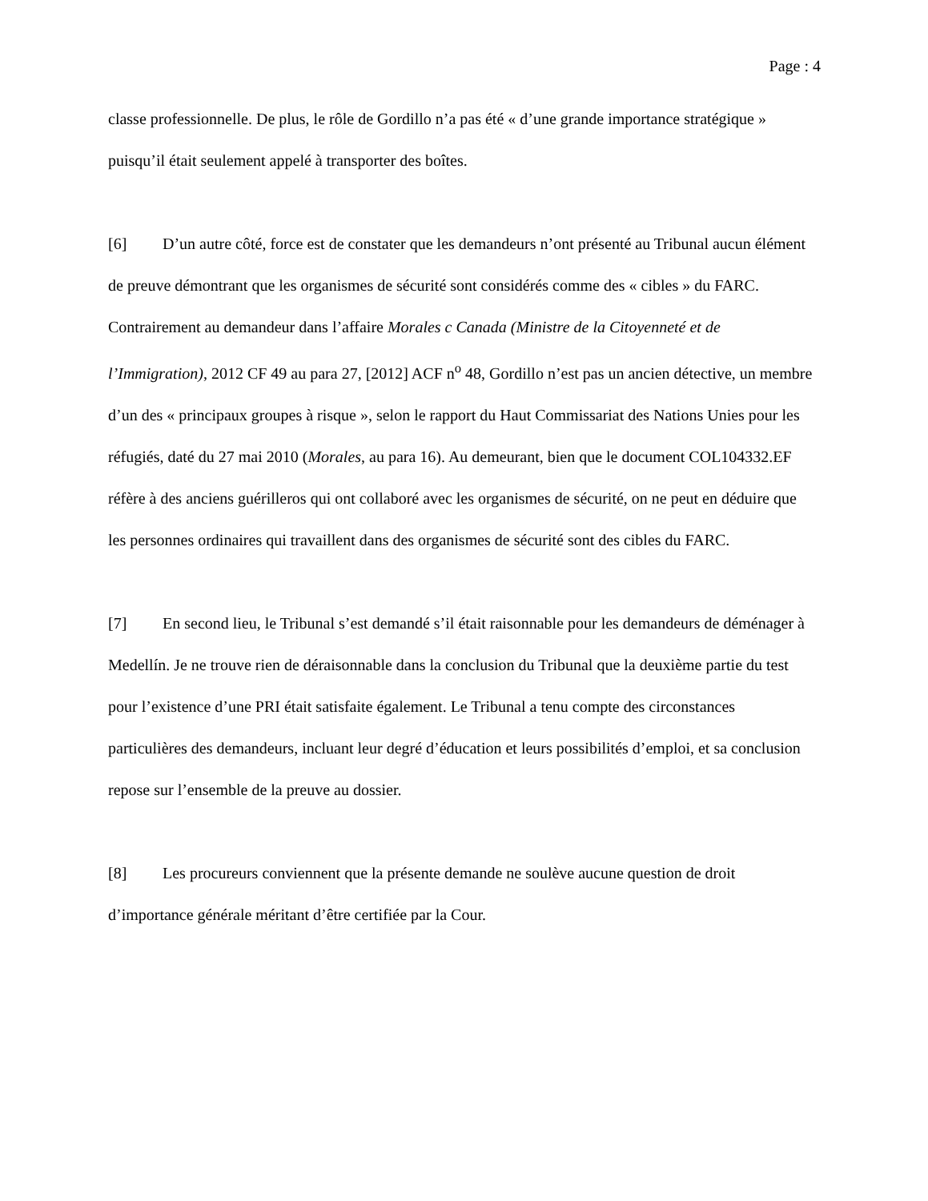Page : 4
classe professionnelle. De plus, le rôle de Gordillo n’a pas été « d’une grande importance stratégique » puisqu’il était seulement appelé à transporter des boîtes.
[6] D’un autre côté, force est de constater que les demandeurs n’ont présenté au Tribunal aucun élément de preuve démontrant que les organismes de sécurité sont considérés comme des « cibles » du FARC. Contrairement au demandeur dans l’affaire Morales c Canada (Ministre de la Citoyenneté et de l’Immigration), 2012 CF 49 au para 27, [2012] ACF n<sup>o</sup> 48, Gordillo n’est pas un ancien détective, un membre d’un des « principaux groupes à risque », selon le rapport du Haut Commissariat des Nations Unies pour les réfugiés, daté du 27 mai 2010 (Morales, au para 16). Au demeurant, bien que le document COL104332.EF réfère à des anciens guérilleros qui ont collaboré avec les organismes de sécurité, on ne peut en déduire que les personnes ordinaires qui travaillent dans des organismes de sécurité sont des cibles du FARC.
[7] En second lieu, le Tribunal s’est demandé s’il était raisonnable pour les demandeurs de déménager à Medellín. Je ne trouve rien de déraisonnable dans la conclusion du Tribunal que la deuxième partie du test pour l’existence d’une PRI était satisfaite également. Le Tribunal a tenu compte des circonstances particulières des demandeurs, incluant leur degré d’éducation et leurs possibilités d’emploi, et sa conclusion repose sur l’ensemble de la preuve au dossier.
[8] Les procureurs conviennent que la présente demande ne soulève aucune question de droit d’importance générale méritant d’être certifiée par la Cour.